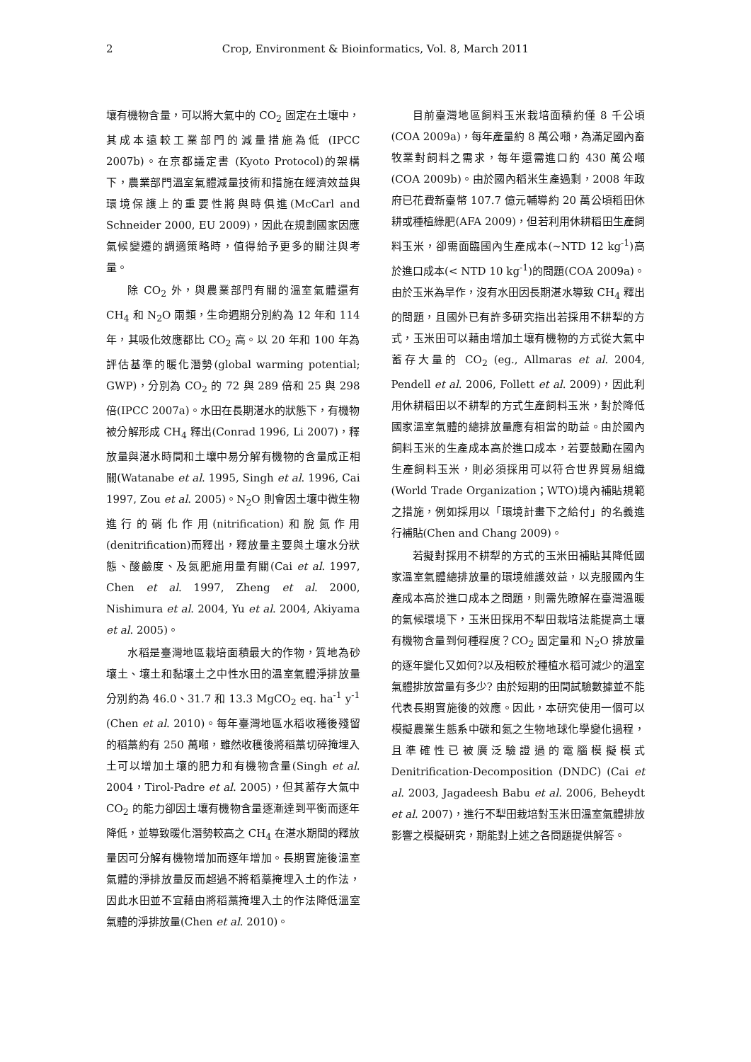2 Crop, Environment & Bioinformatics, Vol. 8, March 2011
壤有機物含量，可以將大氣中的 CO<sub>2</sub> 固定在土壤中，其成本遠較工業部門的減量措施為低 (IPCC 2007b)。在京都議定書 (Kyoto Protocol)的架構下，農業部門溫室氣體減量技術和措施在經濟效益與環境保護上的重要性將與時俱進(McCarl and Schneider 2000, EU 2009)，因此在規劃國家因應氣候變遷的調適策略時，值得給予更多的關注與考量。
除 CO<sub>2</sub> 外，與農業部門有關的溫室氣體還有 CH<sub>4</sub> 和 N<sub>2</sub>O 兩類，生命週期分別約為 12 年和 114 年，其吸化效應都比 CO<sub>2</sub> 高。以 20 年和 100 年為評估基準的暖化潛勢(global warming potential; GWP)，分別為 CO<sub>2</sub> 的 72 與 289 倍和 25 與 298 倍(IPCC 2007a)。水田在長期湛水的狀態下，有機物被分解形成 CH<sub>4</sub> 釋出(Conrad 1996, Li 2007)，釋放量與湛水時間和土壤中易分解有機物的含量成正相關(Watanabe et al. 1995, Singh et al. 1996, Cai 1997, Zou et al. 2005)。N<sub>2</sub>O 則會因土壤中微生物進行的硝化作用(nitrification)和脫氮作用(denitrification)而釋出，釋放量主要與土壤水分狀態、酸鹼度、及氮肥施用量有關(Cai et al. 1997, Chen et al. 1997, Zheng et al. 2000, Nishimura et al. 2004, Yu et al. 2004, Akiyama et al. 2005)。
水稻是臺灣地區栽培面積最大的作物，質地為砂壤土、壤土和黏壤土之中性水田的溫室氣體淨排放量分別約為 46.0、31.7 和 13.3 MgCO<sub>2</sub> eq. ha<sup>-1</sup> y<sup>-1</sup> (Chen et al. 2010)。每年臺灣地區水稻收穫後殘留的稻藁約有 250 萬噸，雖然收穫後將稻藁切碎掩埋入土可以增加土壤的肥力和有機物含量(Singh et al. 2004，Tirol-Padre et al. 2005)，但其蓄存大氣中 CO<sub>2</sub> 的能力卻因土壤有機物含量逐漸達到平衡而逐年降低，並導致暖化潛勢較高之 CH<sub>4</sub> 在湛水期間的釋放量因可分解有機物增加而逐年增加。長期實施後溫室氣體的淨排放量反而超過不將稻藁掩埋入土的作法，因此水田並不宜藉由將稻藁掩埋入土的作法降低溫室氣體的淨排放量(Chen et al. 2010)。
目前臺灣地區飼料玉米栽培面積約僅 8 千公頃(COA 2009a)，每年產量約 8 萬公噸，為滿足國內畜牧業對飼料之需求，每年還需進口約 430 萬公噸(COA 2009b)。由於國內稻米生產過剩，2008 年政府已花費新臺幣 107.7 億元輔導約 20 萬公頃稻田休耕或種植綠肥(AFA 2009)，但若利用休耕稻田生產飼料玉米，卻需面臨國內生產成本(~NTD 12 kg<sup>-1</sup>)高於進口成本(< NTD 10 kg<sup>-1</sup>)的問題(COA 2009a)。由於玉米為旱作，沒有水田因長期湛水導致 CH<sub>4</sub> 釋出的問題，且國外已有許多研究指出若採用不耕犁的方式，玉米田可以藉由增加土壤有機物的方式從大氣中蓄存大量的 CO<sub>2</sub> (eg., Allmaras et al. 2004, Pendell et al. 2006, Follett et al. 2009)，因此利用休耕稻田以不耕犁的方式生產飼料玉米，對於降低國家溫室氣體的總排放量應有相當的助益。由於國內飼料玉米的生產成本高於進口成本，若要鼓勵在國內生產飼料玉米，則必須採用可以符合世界貿易組織(World Trade Organization；WTO)境內補貼規範之措施，例如採用以「環境計畫下之給付」的名義進行補貼(Chen and Chang 2009)。
若擬對採用不耕犁的方式的玉米田補貼其降低國家溫室氣體總排放量的環境維護效益，以克服國內生產成本高於進口成本之問題，則需先瞭解在臺灣溫暖的氣候環境下，玉米田採用不犁田栽培法能提高土壤有機物含量到何種程度？CO<sub>2</sub> 固定量和 N<sub>2</sub>O 排放量的逐年變化又如何?以及相較於種植水稻可減少的溫室氣體排放當量有多少? 由於短期的田間試驗數據並不能代表長期實施後的效應。因此，本研究使用一個可以模擬農業生態系中碳和氮之生物地球化學變化過程，且準確性已被廣泛驗證過的電腦模擬模式 Denitrification-Decomposition (DNDC) (Cai et al. 2003, Jagadeesh Babu et al. 2006, Beheydt et al. 2007)，進行不犁田栽培對玉米田溫室氣體排放影響之模擬研究，期能對上述之各問題提供解答。